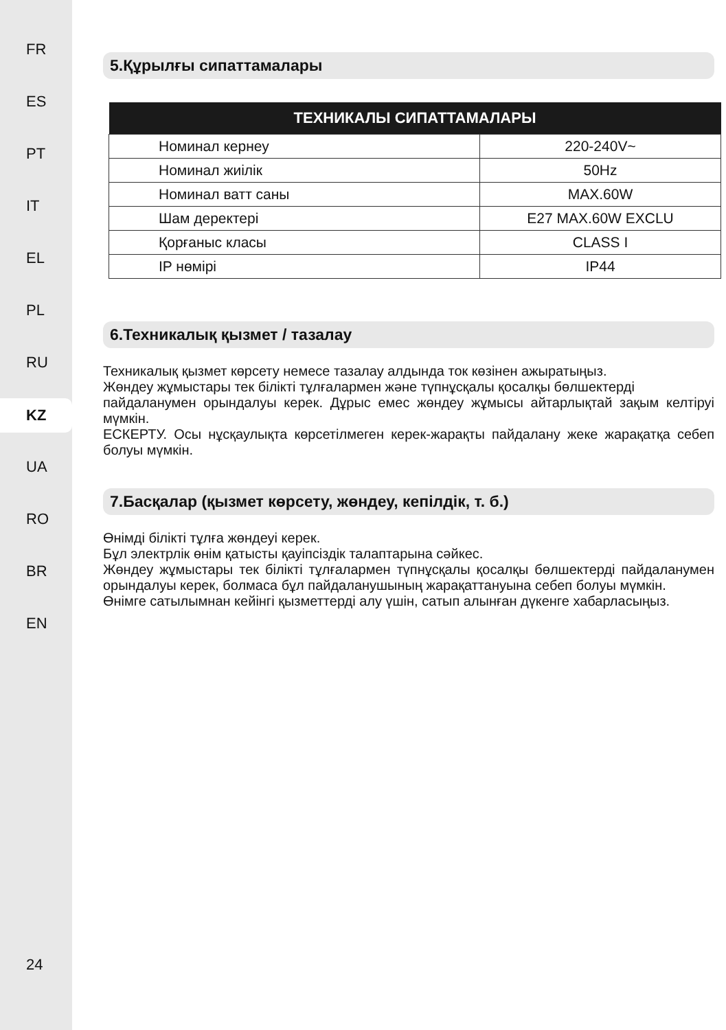FR
ES
PT
IT
EL
PL
RU
KZ
UA
RO
BR
EN
24
5.Құрылғы сипаттамалары
| ТЕХНИКАЛЫ СИПАТТАМАЛАРЫ | |
| --- | --- |
| Номинал кернеу | 220-240V~ |
| Номинал жиілік | 50Hz |
| Номинал ватт саны | MAX.60W |
| Шам деректері | E27 MAX.60W EXCLU |
| Қорғаныс класы | CLASS I |
| IP нөмірі | IP44 |
6.Техникалық қызмет / тазалау
Техникалық қызмет көрсету немесе тазалау алдында ток көзінен ажыратыңыз.
Жөндеу жұмыстары тек білікті тұлғалармен және түпнұсқалы қосалқы бөлшектерді
пайдаланумен орындалуы керек. Дұрыс емес жөндеу жұмысы айтарлықтай зақым келтіруі мүмкін.
ЕСКЕРТУ. Осы нұсқаулықта көрсетілмеген керек-жарақты пайдалану жеке жарақатқа себеп болуы мүмкін.
7.Басқалар (қызмет көрсету, жөндеу, кепілдік, т. б.)
Өнімді білікті тұлға жөндеуі керек.
Бұл электрлік өнім қатысты қауіпсіздік талаптарына сәйкес.
Жөндеу жұмыстары тек білікті тұлғалармен түпнұсқалы қосалқы бөлшектерді пайдаланумен орындалуы керек, болмаса бұл пайдаланушының жарақаттануына себеп болуы мүмкін.
Өнімге сатылымнан кейінгі қызметтерді алу үшін, сатып алынған дүкенге хабарласыңыз.